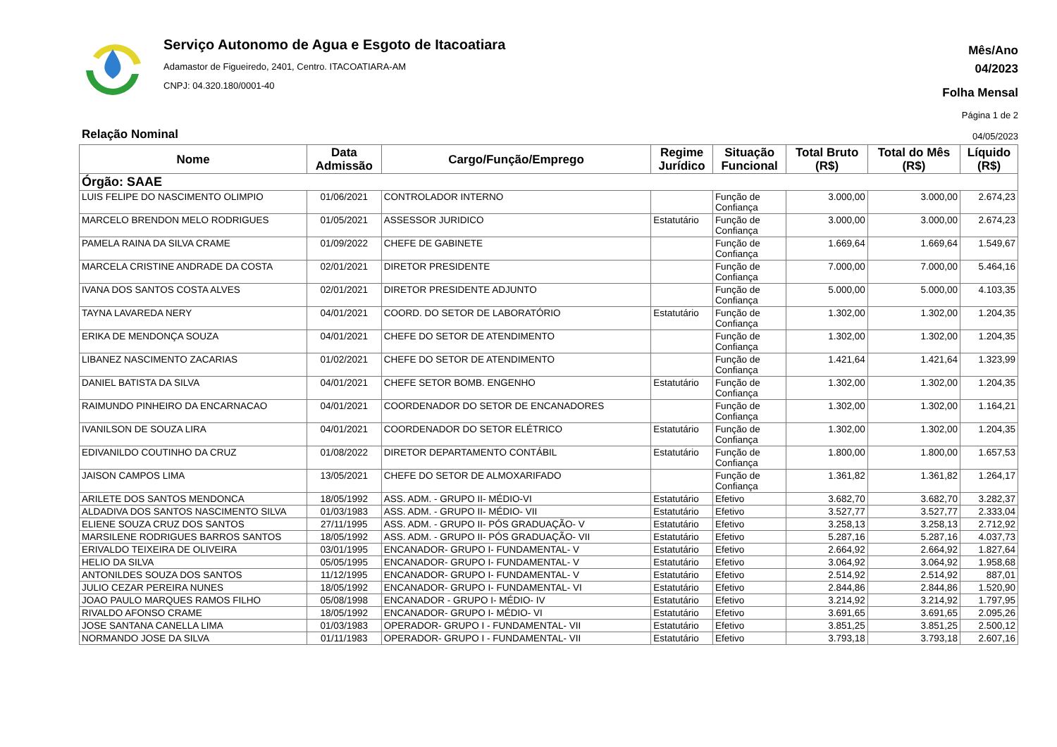Serviço Autonomo de Agua e Esgoto de Itacoatiara
Adamastor de Figueiredo, 2401, Centro. ITACOATIARA-AM
CNPJ: 04.320.180/0001-40
Mês/Ano
04/2023
Folha Mensal
Página 1 de 2
Relação Nominal 04/05/2023
| Nome | Data Admissão | Cargo/Função/Emprego | Regime Jurídico | Situação Funcional | Total Bruto (R$) | Total do Mês (R$) | Líquido (R$) |
| --- | --- | --- | --- | --- | --- | --- | --- |
| Órgão: SAAE | | | | | | | |
| LUIS FELIPE DO NASCIMENTO OLIMPIO | 01/06/2021 | CONTROLADOR INTERNO | | Função de Confiança | 3.000,00 | 3.000,00 | 2.674,23 |
| MARCELO BRENDON MELO RODRIGUES | 01/05/2021 | ASSESSOR JURIDICO | Estatutário | Função de Confiança | 3.000,00 | 3.000,00 | 2.674,23 |
| PAMELA RAINA DA SILVA CRAME | 01/09/2022 | CHEFE DE GABINETE | | Função de Confiança | 1.669,64 | 1.669,64 | 1.549,67 |
| MARCELA CRISTINE ANDRADE DA COSTA | 02/01/2021 | DIRETOR PRESIDENTE | | Função de Confiança | 7.000,00 | 7.000,00 | 5.464,16 |
| IVANA DOS SANTOS COSTA ALVES | 02/01/2021 | DIRETOR PRESIDENTE ADJUNTO | | Função de Confiança | 5.000,00 | 5.000,00 | 4.103,35 |
| TAYNA LAVAREDA NERY | 04/01/2021 | COORD. DO SETOR DE LABORATÓRIO | Estatutário | Função de Confiança | 1.302,00 | 1.302,00 | 1.204,35 |
| ERIKA DE MENDONÇA SOUZA | 04/01/2021 | CHEFE DO SETOR DE ATENDIMENTO | | Função de Confiança | 1.302,00 | 1.302,00 | 1.204,35 |
| LIBANEZ NASCIMENTO ZACARIAS | 01/02/2021 | CHEFE DO SETOR DE ATENDIMENTO | | Função de Confiança | 1.421,64 | 1.421,64 | 1.323,99 |
| DANIEL BATISTA DA SILVA | 04/01/2021 | CHEFE SETOR BOMB. ENGENHO | Estatutário | Função de Confiança | 1.302,00 | 1.302,00 | 1.204,35 |
| RAIMUNDO PINHEIRO DA ENCARNACAO | 04/01/2021 | COORDENADOR DO SETOR DE ENCANADORES | | Função de Confiança | 1.302,00 | 1.302,00 | 1.164,21 |
| IVANILSON DE SOUZA LIRA | 04/01/2021 | COORDENADOR DO SETOR ELÉTRICO | Estatutário | Função de Confiança | 1.302,00 | 1.302,00 | 1.204,35 |
| EDIVANILDO COUTINHO DA CRUZ | 01/08/2022 | DIRETOR DEPARTAMENTO CONTÁBIL | Estatutário | Função de Confiança | 1.800,00 | 1.800,00 | 1.657,53 |
| JAISON CAMPOS LIMA | 13/05/2021 | CHEFE DO SETOR DE ALMOXARIFADO | | Função de Confiança | 1.361,82 | 1.361,82 | 1.264,17 |
| ARILETE DOS SANTOS MENDONCA | 18/05/1992 | ASS. ADM. - GRUPO II- MÉDIO-VI | Estatutário | Efetivo | 3.682,70 | 3.682,70 | 3.282,37 |
| ALDADIVA DOS SANTOS NASCIMENTO SILVA | 01/03/1983 | ASS. ADM. - GRUPO II- MÉDIO- VII | Estatutário | Efetivo | 3.527,77 | 3.527,77 | 2.333,04 |
| ELIENE SOUZA CRUZ DOS SANTOS | 27/11/1995 | ASS. ADM. - GRUPO II- PÓS GRADUAÇÃO- V | Estatutário | Efetivo | 3.258,13 | 3.258,13 | 2.712,92 |
| MARSILENE RODRIGUES BARROS SANTOS | 18/05/1992 | ASS. ADM. - GRUPO II- PÓS GRADUAÇÃO- VII | Estatutário | Efetivo | 5.287,16 | 5.287,16 | 4.037,73 |
| ERIVALDO TEIXEIRA DE OLIVEIRA | 03/01/1995 | ENCANADOR- GRUPO I- FUNDAMENTAL- V | Estatutário | Efetivo | 2.664,92 | 2.664,92 | 1.827,64 |
| HELIO DA SILVA | 05/05/1995 | ENCANADOR- GRUPO I- FUNDAMENTAL- V | Estatutário | Efetivo | 3.064,92 | 3.064,92 | 1.958,68 |
| ANTONILDES SOUZA DOS SANTOS | 11/12/1995 | ENCANADOR- GRUPO I- FUNDAMENTAL- V | Estatutário | Efetivo | 2.514,92 | 2.514,92 | 887,01 |
| JULIO CEZAR PEREIRA NUNES | 18/05/1992 | ENCANADOR- GRUPO I- FUNDAMENTAL- VI | Estatutário | Efetivo | 2.844,86 | 2.844,86 | 1.520,90 |
| JOAO PAULO MARQUES RAMOS FILHO | 05/08/1998 | ENCANADOR - GRUPO I- MÉDIO- IV | Estatutário | Efetivo | 3.214,92 | 3.214,92 | 1.797,95 |
| RIVALDO AFONSO CRAME | 18/05/1992 | ENCANADOR- GRUPO I- MÉDIO- VI | Estatutário | Efetivo | 3.691,65 | 3.691,65 | 2.095,26 |
| JOSE SANTANA CANELLA LIMA | 01/03/1983 | OPERADOR- GRUPO I - FUNDAMENTAL- VII | Estatutário | Efetivo | 3.851,25 | 3.851,25 | 2.500,12 |
| NORMANDO JOSE DA SILVA | 01/11/1983 | OPERADOR- GRUPO I - FUNDAMENTAL- VII | Estatutário | Efetivo | 3.793,18 | 3.793,18 | 2.607,16 |